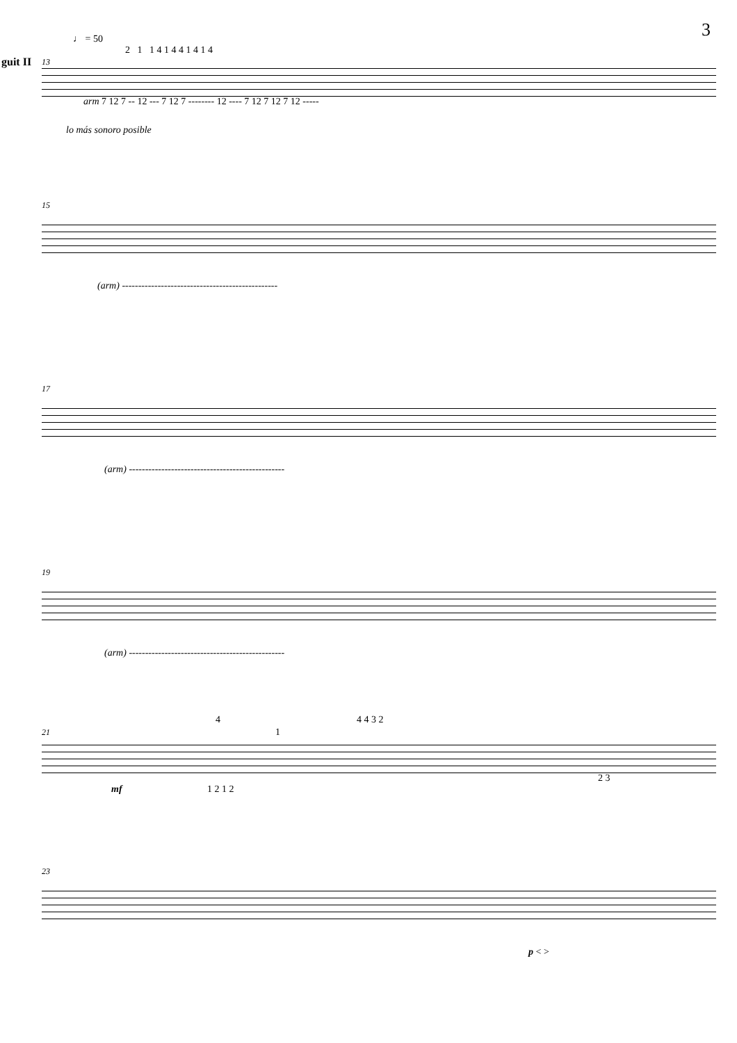3
♩ = 50
2 1 1 4 1 4 4 1 4 1 4
guit II 13
arm 7 12 7 -- 12 --- 7 12 7 -------- 12 ---- 7 12 7 12 7 12 -----
lo más sonoro posible
15
(arm) ------------------------------------------------
17
(arm) ------------------------------------------------
19
(arm) ------------------------------------------------
4 4 4 3 2
21 1
2 3
mf 1 2 1 2
23
p < >